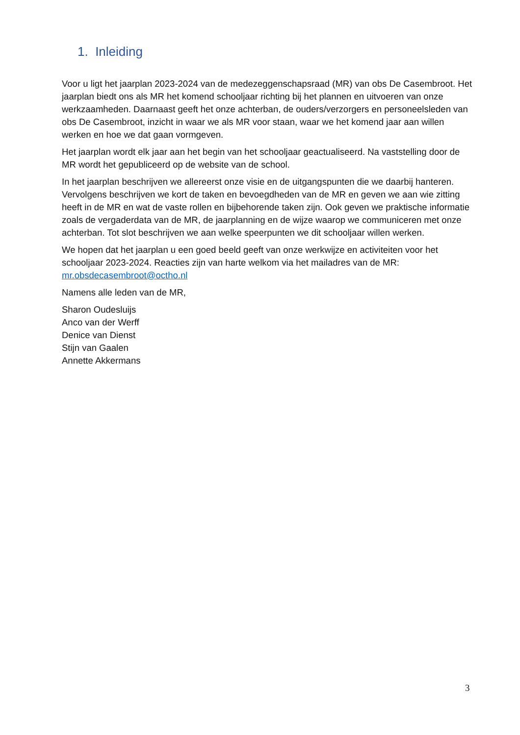1. Inleiding
Voor u ligt het jaarplan 2023-2024 van de medezeggenschapsraad (MR) van obs De Casembroot. Het jaarplan biedt ons als MR het komend schooljaar richting bij het plannen en uitvoeren van onze werkzaamheden. Daarnaast geeft het onze achterban, de ouders/verzorgers en personeelsleden van obs De Casembroot, inzicht in waar we als MR voor staan, waar we het komend jaar aan willen werken en hoe we dat gaan vormgeven.
Het jaarplan wordt elk jaar aan het begin van het schooljaar geactualiseerd. Na vaststelling door de MR wordt het gepubliceerd op de website van de school.
In het jaarplan beschrijven we allereerst onze visie en de uitgangspunten die we daarbij hanteren. Vervolgens beschrijven we kort de taken en bevoegdheden van de MR en geven we aan wie zitting heeft in de MR en wat de vaste rollen en bijbehorende taken zijn. Ook geven we praktische informatie zoals de vergaderdata van de MR, de jaarplanning en de wijze waarop we communiceren met onze achterban. Tot slot beschrijven we aan welke speerpunten we dit schooljaar willen werken.
We hopen dat het jaarplan u een goed beeld geeft van onze werkwijze en activiteiten voor het schooljaar 2023-2024. Reacties zijn van harte welkom via het mailadres van de MR: mr.obsdecasembroot@octho.nl
Namens alle leden van de MR,
Sharon Oudesluijs
Anco van der Werff
Denice van Dienst
Stijn van Gaalen
Annette Akkermans
3